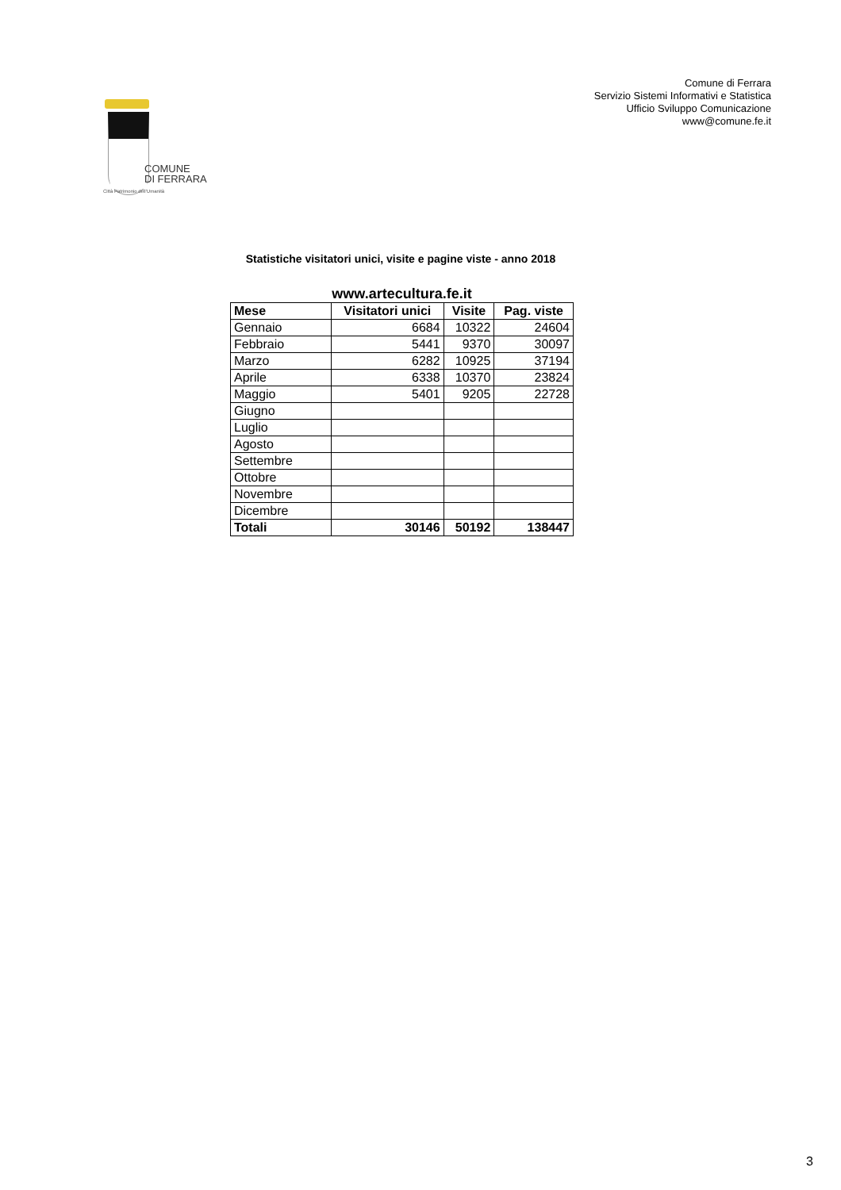Comune di Ferrara
Servizio Sistemi Informativi e Statistica
Ufficio Sviluppo Comunicazione
www@comune.fe.it
COMUNE
DI FERRARA
Città Patrimonio dell'Umanità
Statistiche visitatori unici, visite e pagine viste - anno 2018
www.artecultura.fe.it
| Mese | Visitatori unici | Visite | Pag. viste |
| --- | --- | --- | --- |
| Gennaio | 6684 | 10322 | 24604 |
| Febbraio | 5441 | 9370 | 30097 |
| Marzo | 6282 | 10925 | 37194 |
| Aprile | 6338 | 10370 | 23824 |
| Maggio | 5401 | 9205 | 22728 |
| Giugno | | | |
| Luglio | | | |
| Agosto | | | |
| Settembre | | | |
| Ottobre | | | |
| Novembre | | | |
| Dicembre | | | |
| Totali | 30146 | 50192 | 138447 |
3